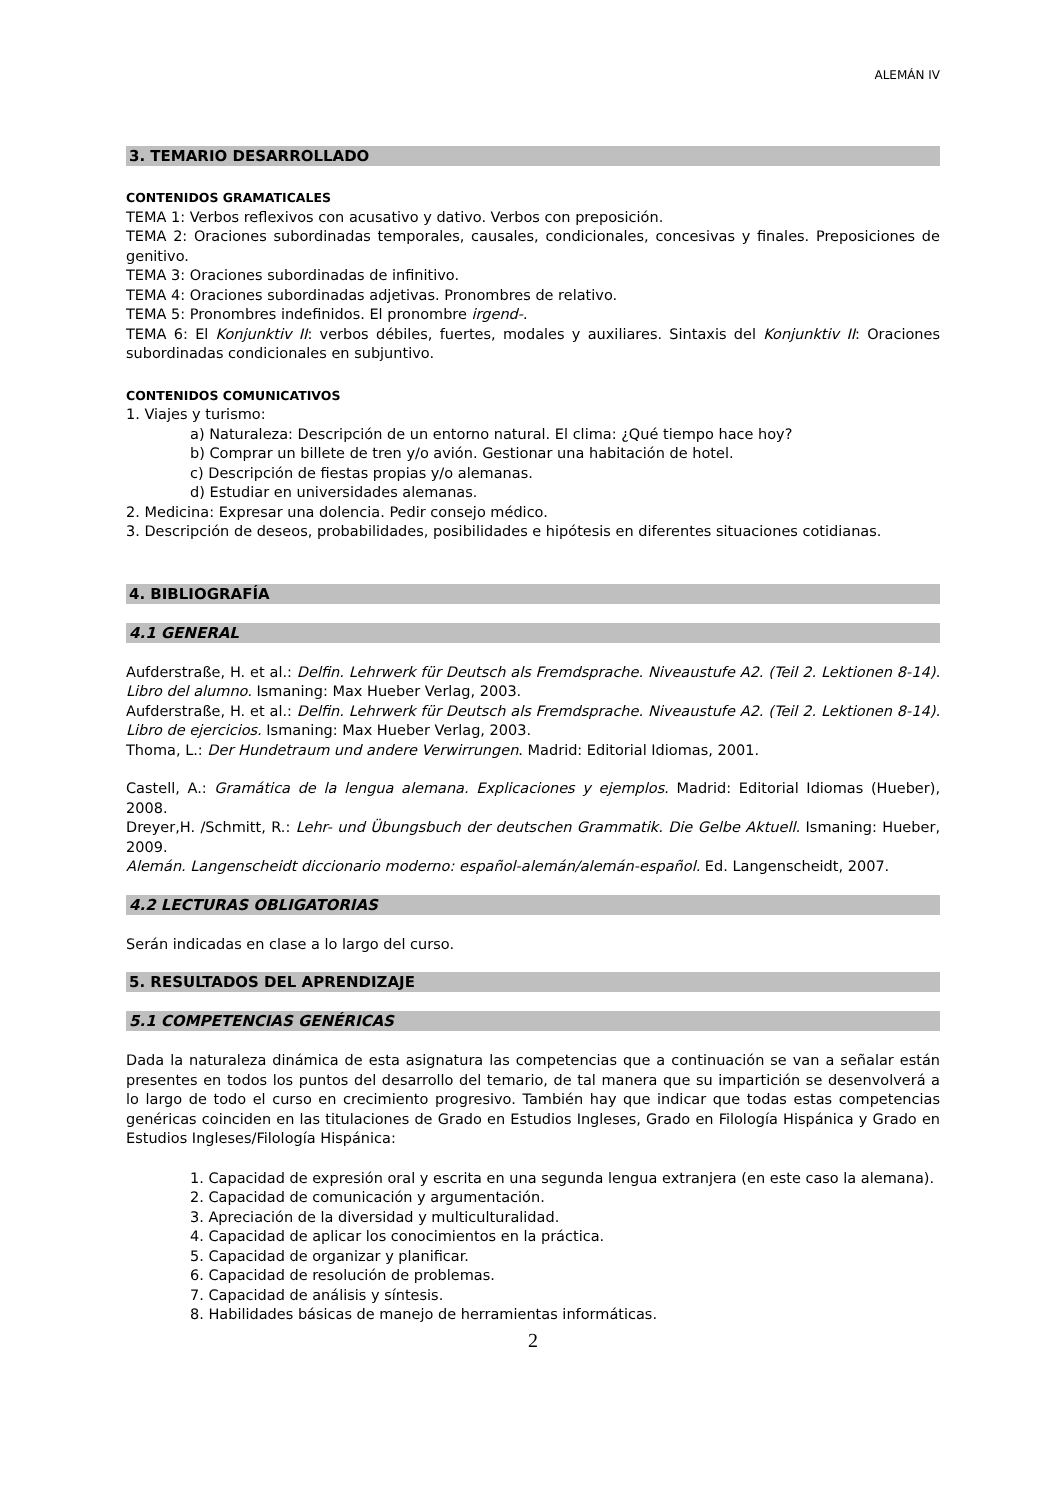ALEMÁN IV
3. TEMARIO DESARROLLADO
CONTENIDOS GRAMATICALES
TEMA 1: Verbos reflexivos con acusativo y dativo. Verbos con preposición.
TEMA 2: Oraciones subordinadas temporales, causales, condicionales, concesivas y finales. Preposiciones de genitivo.
TEMA 3: Oraciones subordinadas de infinitivo.
TEMA 4: Oraciones subordinadas adjetivas. Pronombres de relativo.
TEMA 5: Pronombres indefinidos. El pronombre irgend-.
TEMA 6: El Konjunktiv II: verbos débiles, fuertes, modales y auxiliares. Sintaxis del Konjunktiv II: Oraciones subordinadas condicionales en subjuntivo.
CONTENIDOS COMUNICATIVOS
1. Viajes y turismo:
a) Naturaleza: Descripción de un entorno natural. El clima: ¿Qué tiempo hace hoy?
b) Comprar un billete de tren y/o avión. Gestionar una habitación de hotel.
c) Descripción de fiestas propias y/o alemanas.
d) Estudiar en universidades alemanas.
2. Medicina: Expresar una dolencia. Pedir consejo médico.
3. Descripción de deseos, probabilidades, posibilidades e hipótesis en diferentes situaciones cotidianas.
4. BIBLIOGRAFÍA
4.1 GENERAL
Aufderstraße, H. et al.: Delfin. Lehrwerk für Deutsch als Fremdsprache. Niveaustufe A2. (Teil 2. Lektionen 8-14). Libro del alumno. Ismaning: Max Hueber Verlag, 2003.
Aufderstraße, H. et al.: Delfin. Lehrwerk für Deutsch als Fremdsprache. Niveaustufe A2. (Teil 2. Lektionen 8-14). Libro de ejercicios. Ismaning: Max Hueber Verlag, 2003.
Thoma, L.: Der Hundetraum und andere Verwirrungen. Madrid: Editorial Idiomas, 2001.
Castell, A.: Gramática de la lengua alemana. Explicaciones y ejemplos. Madrid: Editorial Idiomas (Hueber), 2008.
Dreyer,H. /Schmitt, R.: Lehr- und Übungsbuch der deutschen Grammatik. Die Gelbe Aktuell. Ismaning: Hueber, 2009.
Alemán. Langenscheidt diccionario moderno: español-alemán/alemán-español. Ed. Langenscheidt, 2007.
4.2 LECTURAS OBLIGATORIAS
Serán indicadas en clase a lo largo del curso.
5. RESULTADOS DEL APRENDIZAJE
5.1 COMPETENCIAS GENÉRICAS
Dada la naturaleza dinámica de esta asignatura las competencias que a continuación se van a señalar están presentes en todos los puntos del desarrollo del temario, de tal manera que su impartición se desenvolverá a lo largo de todo el curso en crecimiento progresivo. También hay que indicar que todas estas competencias genéricas coinciden en las titulaciones de Grado en Estudios Ingleses, Grado en Filología Hispánica y Grado en Estudios Ingleses/Filología Hispánica:
1. Capacidad de expresión oral y escrita en una segunda lengua extranjera (en este caso la alemana).
2. Capacidad de comunicación y argumentación.
3. Apreciación de la diversidad y multiculturalidad.
4. Capacidad de aplicar los conocimientos en la práctica.
5. Capacidad de organizar y planificar.
6. Capacidad de resolución de problemas.
7. Capacidad de análisis y síntesis.
8. Habilidades básicas de manejo de herramientas informáticas.
2